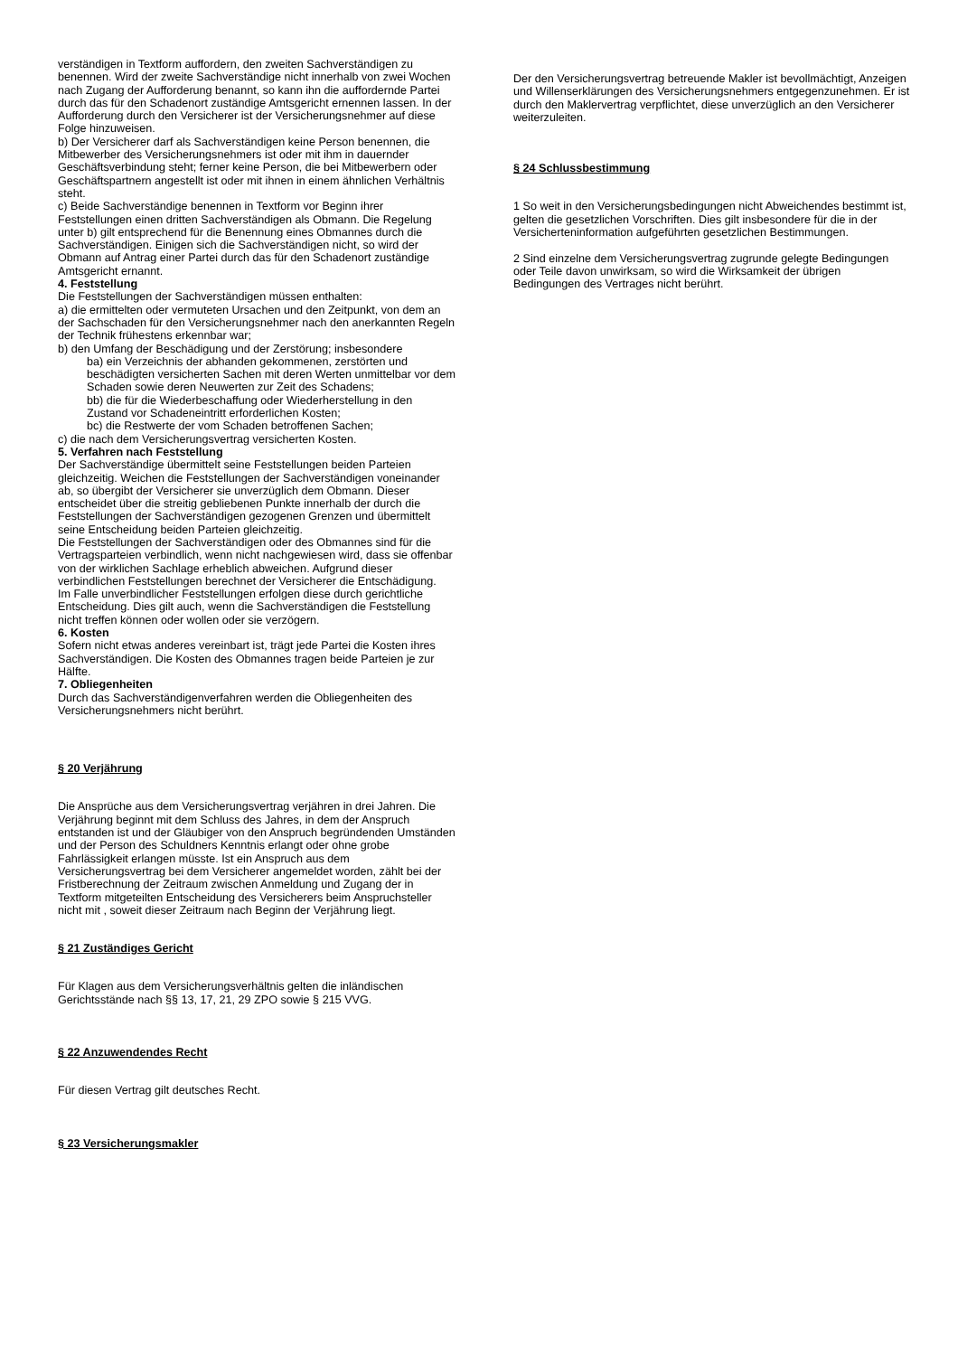verständigen in Textform auffordern, den zweiten Sachverständigen zu benennen. Wird der zweite Sachverständige nicht innerhalb von zwei Wochen nach Zugang der Aufforderung benannt, so kann ihn die auffordernde Partei durch das für den Schadenort zuständige Amtsgericht ernennen lassen. In der Aufforderung durch den Versicherer ist der Versicherungsnehmer auf diese Folge hinzuweisen.
b) Der Versicherer darf als Sachverständigen keine Person benennen, die Mitbewerber des Versicherungsnehmers ist oder mit ihm in dauernder Geschäftsverbindung steht; ferner keine Person, die bei Mitbewerbern oder Geschäftspartnern angestellt ist oder mit ihnen in einem ähnlichen Verhältnis steht.
c) Beide Sachverständige benennen in Textform vor Beginn ihrer Feststellungen einen dritten Sachverständigen als Obmann. Die Regelung unter b) gilt entsprechend für die Benennung eines Obmannes durch die Sachverständigen. Einigen sich die Sachverständigen nicht, so wird der Obmann auf Antrag einer Partei durch das für den Schadenort zuständige Amtsgericht ernannt.
4. Feststellung
Die Feststellungen der Sachverständigen müssen enthalten:
a) die ermittelten oder vermuteten Ursachen und den Zeitpunkt, von dem an der Sachschaden für den Versicherungsnehmer nach den anerkannten Regeln der Technik frühestens erkennbar war;
b) den Umfang der Beschädigung und der Zerstörung; insbesondere
ba) ein Verzeichnis der abhanden gekommenen, zerstörten und beschädigten versicherten Sachen mit deren Werten unmittelbar vor dem Schaden sowie deren Neuwerten zur Zeit des Schadens;
bb) die für die Wiederbeschaffung oder Wiederherstellung in den Zustand vor Schadeneintritt erforderlichen Kosten;
bc) die Restwerte der vom Schaden betroffenen Sachen;
c) die nach dem Versicherungsvertrag versicherten Kosten.
5. Verfahren nach Feststellung
Der Sachverständige übermittelt seine Feststellungen beiden Parteien gleichzeitig. Weichen die Feststellungen der Sachverständigen voneinander ab, so übergibt der Versicherer sie unverzüglich dem Obmann. Dieser entscheidet über die streitig gebliebenen Punkte innerhalb der durch die Feststellungen der Sachverständigen gezogenen Grenzen und übermittelt seine Entscheidung beiden Parteien gleichzeitig.
Die Feststellungen der Sachverständigen oder des Obmannes sind für die Vertragsparteien verbindlich, wenn nicht nachgewiesen wird, dass sie offenbar von der wirklichen Sachlage erheblich abweichen. Aufgrund dieser verbindlichen Feststellungen berechnet der Versicherer die Entschädigung.
Im Falle unverbindlicher Feststellungen erfolgen diese durch gerichtliche Entscheidung. Dies gilt auch, wenn die Sachverständigen die Feststellung nicht treffen können oder wollen oder sie verzögern.
6. Kosten
Sofern nicht etwas anderes vereinbart ist, trägt jede Partei die Kosten ihres Sachverständigen. Die Kosten des Obmannes tragen beide Parteien je zur Hälfte.
7. Obliegenheiten
Durch das Sachverständigenverfahren werden die Obliegenheiten des Versicherungsnehmers nicht berührt.
§ 20 Verjährung
Die Ansprüche aus dem Versicherungsvertrag verjähren in drei Jahren. Die Verjährung beginnt mit dem Schluss des Jahres, in dem der Anspruch entstanden ist und der Gläubiger von den Anspruch begründenden Umständen und der Person des Schuldners Kenntnis erlangt oder ohne grobe Fahrlässigkeit erlangen müsste. Ist ein Anspruch aus dem Versicherungsvertrag bei dem Versicherer angemeldet worden, zählt bei der Fristberechnung der Zeitraum zwischen Anmeldung und Zugang der in Textform mitgeteilten Entscheidung des Versicherers beim Anspruchsteller nicht mit , soweit dieser Zeitraum nach Beginn der Verjährung liegt.
§ 21 Zuständiges Gericht
Für Klagen aus dem Versicherungsverhältnis gelten die inländischen Gerichtsstände nach §§ 13, 17, 21, 29 ZPO sowie § 215 VVG.
§ 22 Anzuwendendes Recht
Für diesen Vertrag gilt deutsches Recht.
§ 23 Versicherungsmakler
Der den Versicherungsvertrag betreuende Makler ist bevollmächtigt, Anzeigen und Willenserklärungen des Versicherungsnehmers entgegenzunehmen. Er ist durch den Maklervertrag verpflichtet, diese unverzüglich an den Versicherer weiterzuleiten.
§ 24 Schlussbestimmung
1 So weit in den Versicherungsbedingungen nicht Abweichendes bestimmt ist, gelten die gesetzlichen Vorschriften. Dies gilt insbesondere für die in der
Versicherteninformation aufgeführten gesetzlichen Bestimmungen.
2 Sind einzelne dem Versicherungsvertrag zugrunde gelegte Bedingungen oder Teile davon unwirksam, so wird die Wirksamkeit der übrigen Bedingungen des Vertrages nicht berührt.